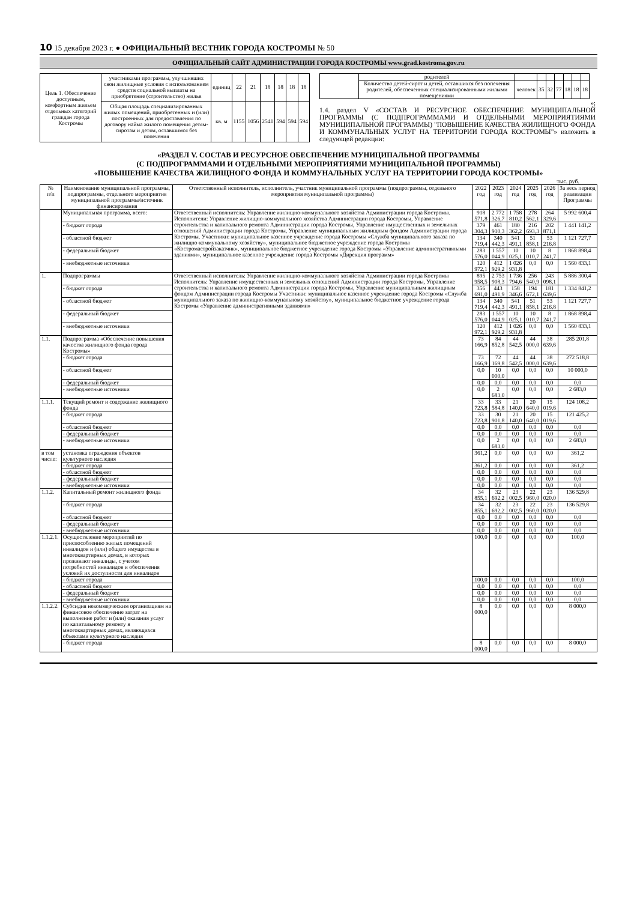10 15 декабря 2023 г. ● ОФИЦИАЛЬНЫЙ ВЕСТНИК ГОРОДА КОСТРОМЫ № 50
ОФИЦИАЛЬНЫЙ САЙТ АДМИНИСТРАЦИИ ГОРОДА КОСТРОМЫ www.grad.kostroma.gov.ru
| Цель 1. Обеспечение доступным, комфортным жильем отдельных категорий граждан города Костромы | участниками программы, улучшивших свои жилищные условия с использованием средств социальной выплаты на приобретение (строительство) жилья | единиц | 22 | 21 | 18 | 18 | 18 | 18 |
| | Общая площадь специализированных жилых помещений, приобретенных и (или) построенных для предоставления по договору найма жилого помещения детям-сиротам и детям, оставшимся без попечения | кв. м | 1155 | 1056 | 2541 | 594 | 594 | 594 |
| | родителей | | | | | | | |
| | Количество детей-сирот и детей, оставшихся без попечения родителей, обеспеченных специализированными жилыми помещениями | человек | 35 | 32 | 77 | 18 | 18 | 18 |
»;
1.4. раздел V «СОСТАВ И РЕСУРСНОЕ ОБЕСПЕЧЕНИЕ МУНИЦИПАЛЬНОЙ ПРОГРАММЫ (С ПОДПРОГРАММАМИ И ОТДЕЛЬНЫМИ МЕРОПРИЯТИЯМИ МУНИЦИПАЛЬНОЙ ПРОГРАММЫ) "ПОВЫШЕНИЕ КАЧЕСТВА ЖИЛИЩНОГО ФОНДА И КОММУНАЛЬНЫХ УСЛУГ НА ТЕРРИТОРИИ ГОРОДА КОСТРОМЫ"» изложить в следующей редакции:
«РАЗДЕЛ V. СОСТАВ И РЕСУРСНОЕ ОБЕСПЕЧЕНИЕ МУНИЦИПАЛЬНОЙ ПРОГРАММЫ
(С ПОДПРОГРАММАМИ И ОТДЕЛЬНЫМИ МЕРОПРИЯТИЯМИ МУНИЦИПАЛЬНОЙ ПРОГРАММЫ)
«ПОВЫШЕНИЕ КАЧЕСТВА ЖИЛИЩНОГО ФОНДА И КОММУНАЛЬНЫХ УСЛУГ НА ТЕРРИТОРИИ ГОРОДА КОСТРОМЫ»
тыс. руб.
| № п/п | Наименование муниципальной программы, подпрограммы, отдельного мероприятия муниципальной программы/источник финансирования | Ответственный исполнитель, исполнитель, участник муниципальной программы (подпрограммы, отдельного мероприятия муниципальной программы) | 2022 год | 2023 год | 2024 год | 2025 год | 2026 год | За весь период реализации Программы |
| --- | --- | --- | --- | --- | --- | --- | --- | --- |
| | Муниципальная программа, всего: | Ответственный исполнитель: Управление жилищно-коммунального хозяйства Администрации города Костромы. Исполнители: Управление жилищно-коммунального хозяйства Администрации города Костромы, Управление строительства и капитального ремонта Администрации города Костромы, Управление имущественных и земельных отношений Администрации города Костромы, Управление муниципальным жилищным фондом Администрации города Костромы. Участники: муниципальное казенное учреждение города Костромы «Служба муниципального заказа по жилищно-коммунальному хозяйству», муниципальное бюджетное учреждение города Костромы «Костромастройзаказчик», муниципальное бюджетное учреждение города Костромы «Управление административными зданиями», муниципальное казенное учреждение города Костромы «Дирекция программ» | 918 571,8 | 2 772 326,7 | 1 758 810,2 | 278 562,1 | 264 329,6 | 5 992 600,4 |
| | - бюджет города | | 379 304,3 | 461 910,3 | 180 362,2 | 216 693,3 | 202 871,1 | 1 441 141,2 |
| | - областной бюджет | | 134 719,4 | 340 442,3 | 541 491,1 | 51 858,1 | 53 216,8 | 1 121 727,7 |
| | - федеральный бюджет | | 283 576,0 | 1 557 044,9 | 10 025,1 | 10 010,7 | 8 241,7 | 1 868 898,4 |
| | - внебюджетные источники | | 120 972,1 | 412 929,2 | 1 026 931,8 | 0,0 | 0,0 | 1 560 833,1 |
| 1. | Подпрограммы | Ответственный исполнитель: Управление жилищно-коммунального хозяйства Администрации города Костромы Исполнитель: Управление имущественных и земельных отношений Администрации города Костромы, Управление строительства и капитального ремонта Администрации города Костромы, Управление муниципальным жилищным фондом Администрации города Костромы Участники: муниципальное казенное учреждение города Костромы «Служба муниципального заказа по жилищно-коммунальному хозяйству», муниципальное бюджетное учреждение города Костромы «Управление административными зданиями» | 895 958,5 | 2 753 908,3 | 1 736 794,6 | 256 540,9 | 243 098,1 | 5 886 300,4 |
| | - бюджет города | | 356 691,0 | 443 491,9 | 158 346,6 | 194 672,1 | 181 639,6 | 1 334 841,2 |
| | - областной бюджет | | 134 719,4 | 340 442,3 | 541 491,1 | 51 858,1 | 53 216,8 | 1 121 727,7 |
| | - федеральный бюджет | | 283 576,0 | 1 557 044,9 | 10 025,1 | 10 010,7 | 8 241,7 | 1 868 898,4 |
| | - внебюджетные источники | | 120 972,1 | 412 929,2 | 1 026 931,8 | 0,0 | 0,0 | 1 560 833,1 |
| 1.1. | Подпрограмма «Обеспечение повышения качества жилищного фонда города Костромы» | | 73 166,9 | 84 852,8 | 44 542,5 | 44 000,0 | 38 639,6 | 285 201,8 |
| | - бюджет города | | 73 166,9 | 72 169,8 | 44 542,5 | 44 000,0 | 38 639,6 | 272 518,8 |
| | - областной бюджет | | 0,0 | 10 000,0 | 0,0 | 0,0 | 0,0 | 10 000,0 |
| | - федеральный бюджет | | 0,0 | 0,0 | 0,0 | 0,0 | 0,0 | 0,0 |
| | - внебюджетные источники | | 0,0 | 2 683,0 | 0,0 | 0,0 | 0,0 | 2 683,0 |
| 1.1.1. | Текущий ремонт и содержание жилищного фонда | | 33 723,8 | 33 584,8 | 21 140,0 | 20 640,0 | 15 019,6 | 124 108,2 |
| | - бюджет города | | 33 723,8 | 30 901,8 | 21 140,0 | 20 640,0 | 15 019,6 | 121 425,2 |
| | - областной бюджет | | 0,0 | 0,0 | 0,0 | 0,0 | 0,0 | 0,0 |
| | - федеральный бюджет | | 0,0 | 0,0 | 0,0 | 0,0 | 0,0 | 0,0 |
| | - внебюджетные источники | | 0,0 | 2 683,0 | 0,0 | 0,0 | 0,0 | 2 683,0 |
| в том числе: | установка ограждения объектов культурного наследия | | 361,2 | 0,0 | 0,0 | 0,0 | 0,0 | 361,2 |
| | - бюджет города | | 361,2 | 0,0 | 0,0 | 0,0 | 0,0 | 361,2 |
| | - областной бюджет | | 0,0 | 0,0 | 0,0 | 0,0 | 0,0 | 0,0 |
| | - федеральный бюджет | | 0,0 | 0,0 | 0,0 | 0,0 | 0,0 | 0,0 |
| | - внебюджетные источники | | 0,0 | 0,0 | 0,0 | 0,0 | 0,0 | 0,0 |
| 1.1.2. | Капитальный ремонт жилищного фонда | | 34 855,1 | 32 692,2 | 23 002,5 | 22 960,0 | 23 020,0 | 136 529,8 |
| | - бюджет города | | 34 855,1 | 32 692,2 | 23 002,5 | 22 960,0 | 23 020,0 | 136 529,8 |
| | - областной бюджет | | 0,0 | 0,0 | 0,0 | 0,0 | 0,0 | 0,0 |
| | - федеральный бюджет | | 0,0 | 0,0 | 0,0 | 0,0 | 0,0 | 0,0 |
| | - внебюджетные источники | | 0,0 | 0,0 | 0,0 | 0,0 | 0,0 | 0,0 |
| 1.1.2.1. | Осуществление мероприятий по приспособлению жилых помещений инвалидов и (или) общего имущества в многоквартирных домах, в которых проживают инвалиды, с учетом потребностей инвалидов и обеспечения условий их доступности для инвалидов | | 100,0 | 0,0 | 0,0 | 0,0 | 0,0 | 100,0 |
| | - бюджет города | | 100,0 | 0,0 | 0,0 | 0,0 | 0,0 | 100,0 |
| | - областной бюджет | | 0,0 | 0,0 | 0,0 | 0,0 | 0,0 | 0,0 |
| | - федеральный бюджет | | 0,0 | 0,0 | 0,0 | 0,0 | 0,0 | 0,0 |
| | - внебюджетные источники | | 0,0 | 0,0 | 0,0 | 0,0 | 0,0 | 0,0 |
| 1.1.2.2. | Субсидия некоммерческим организациям на финансовое обеспечение затрат на выполнение работ и (или) оказания услуг по капитальному ремонту в многоквартирных домах, являющихся объектами культурного наследия | | 8 000,0 | 0,0 | 0,0 | 0,0 | 0,0 | 8 000,0 |
| | - бюджет города | | 8 000,0 | 0,0 | 0,0 | 0,0 | 0,0 | 8 000,0 |